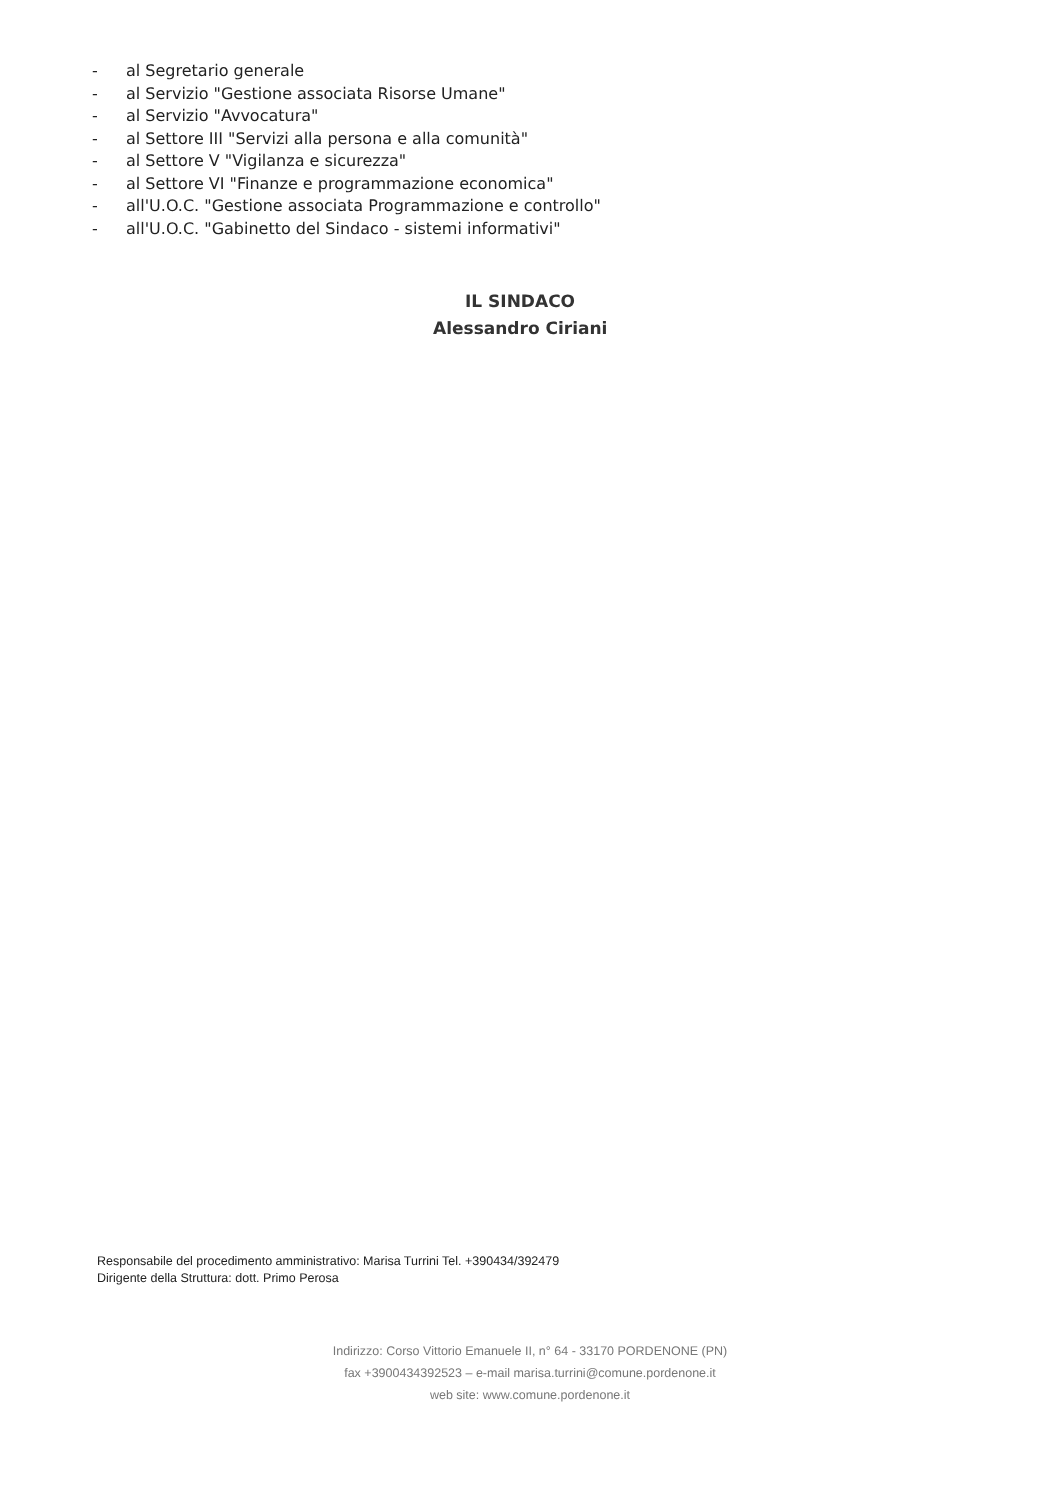- al Segretario generale
- al Servizio "Gestione associata Risorse Umane"
- al Servizio "Avvocatura"
- al Settore III "Servizi alla persona e alla comunità"
- al Settore V "Vigilanza e sicurezza"
- al Settore VI "Finanze e programmazione economica"
- all'U.O.C. "Gestione associata Programmazione e controllo"
- all'U.O.C. "Gabinetto del Sindaco - sistemi informativi"
IL SINDACO
Alessandro Ciriani
Responsabile del procedimento amministrativo: Marisa Turrini Tel. +390434/392479
Dirigente della Struttura: dott. Primo Perosa
Indirizzo: Corso Vittorio Emanuele II, n° 64 - 33170 PORDENONE (PN)
fax +3900434392523 – e-mail marisa.turrini@comune.pordenone.it
web site: www.comune.pordenone.it